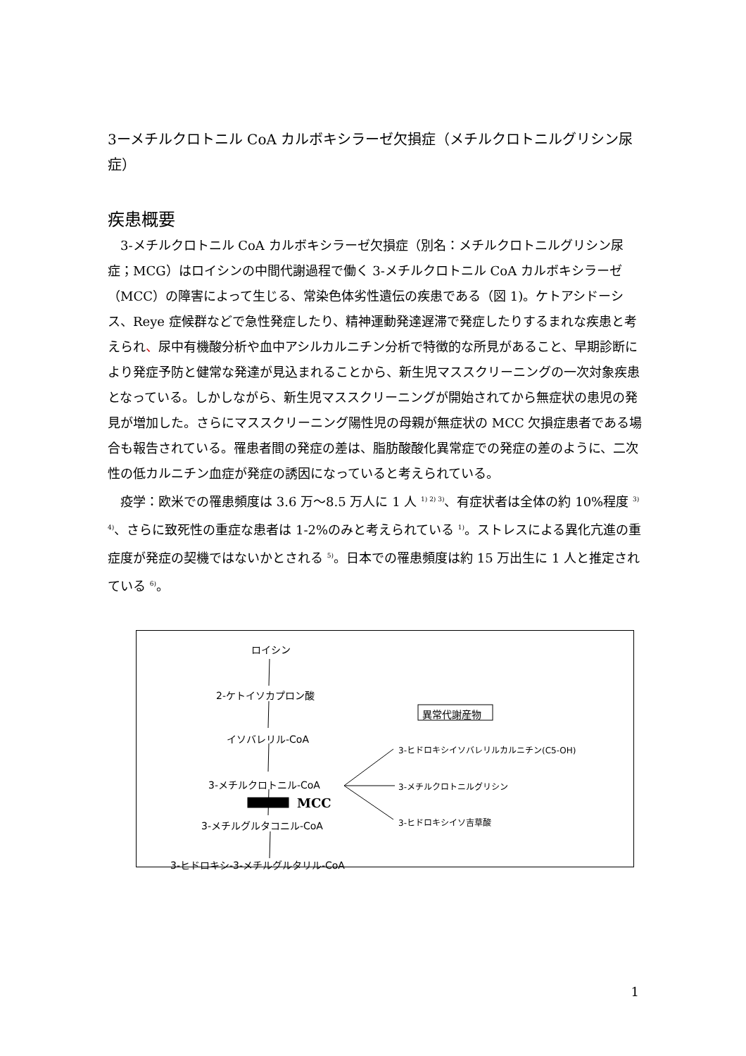3ーメチルクロトニル CoA カルボキシラーゼ欠損症（メチルクロトニルグリシン尿症）
疾患概要
3-メチルクロトニル CoA カルボキシラーゼ欠損症（別名：メチルクロトニルグリシン尿症；MCG）はロイシンの中間代謝過程で働く 3-メチルクロトニル CoA カルボキシラーゼ（MCC）の障害によって生じる、常染色体劣性遺伝の疾患である（図 1)。ケトアシドーシス、Reye 症候群などで急性発症したり、精神運動発達遅滞で発症したりするまれな疾患と考えられ、尿中有機酸分析や血中アシルカルニチン分析で特徴的な所見があること、早期診断により発症予防と健常な発達が見込まれることから、新生児マススクリーニングの一次対象疾患となっている。しかしながら、新生児マススクリーニングが開始されてから無症状の患児の発見が増加した。さらにマススクリーニング陽性児の母親が無症状の MCC 欠損症患者である場合も報告されている。罹患者間の発症の差は、脂肪酸酸化異常症での発症の差のように、二次性の低カルニチン血症が発症の誘因になっていると考えられている。
疫学：欧米での罹患頻度は 3.6 万～8.5 万人に 1 人 <sup>1) 2) 3)</sup>、有症状者は全体の約 10%程度 <sup>3) 4)</sup>、さらに致死性の重症な患者は 1-2%のみと考えられている <sup>1)</sup>。ストレスによる異化亢進の重症度が発症の契機ではないかとされる <sup>5)</sup>。日本での罹患頻度は約 15 万出生に 1 人と推定されている <sup>6)</sup>。
ロイシン
2-ケトイソカプロン酸
異常代謝産物
イソバレリル-CoA
3-ヒドロキシイソバレリルカルニチン(C5-OH)
3-メチルクロトニル-CoA 3-メチルクロトニルグリシン
MCC
3-ヒドロキシイソ吉草酸
3-メチルグルタコニル-CoA
3-ヒドロキシ-3-メチルグルタリル-CoA
1